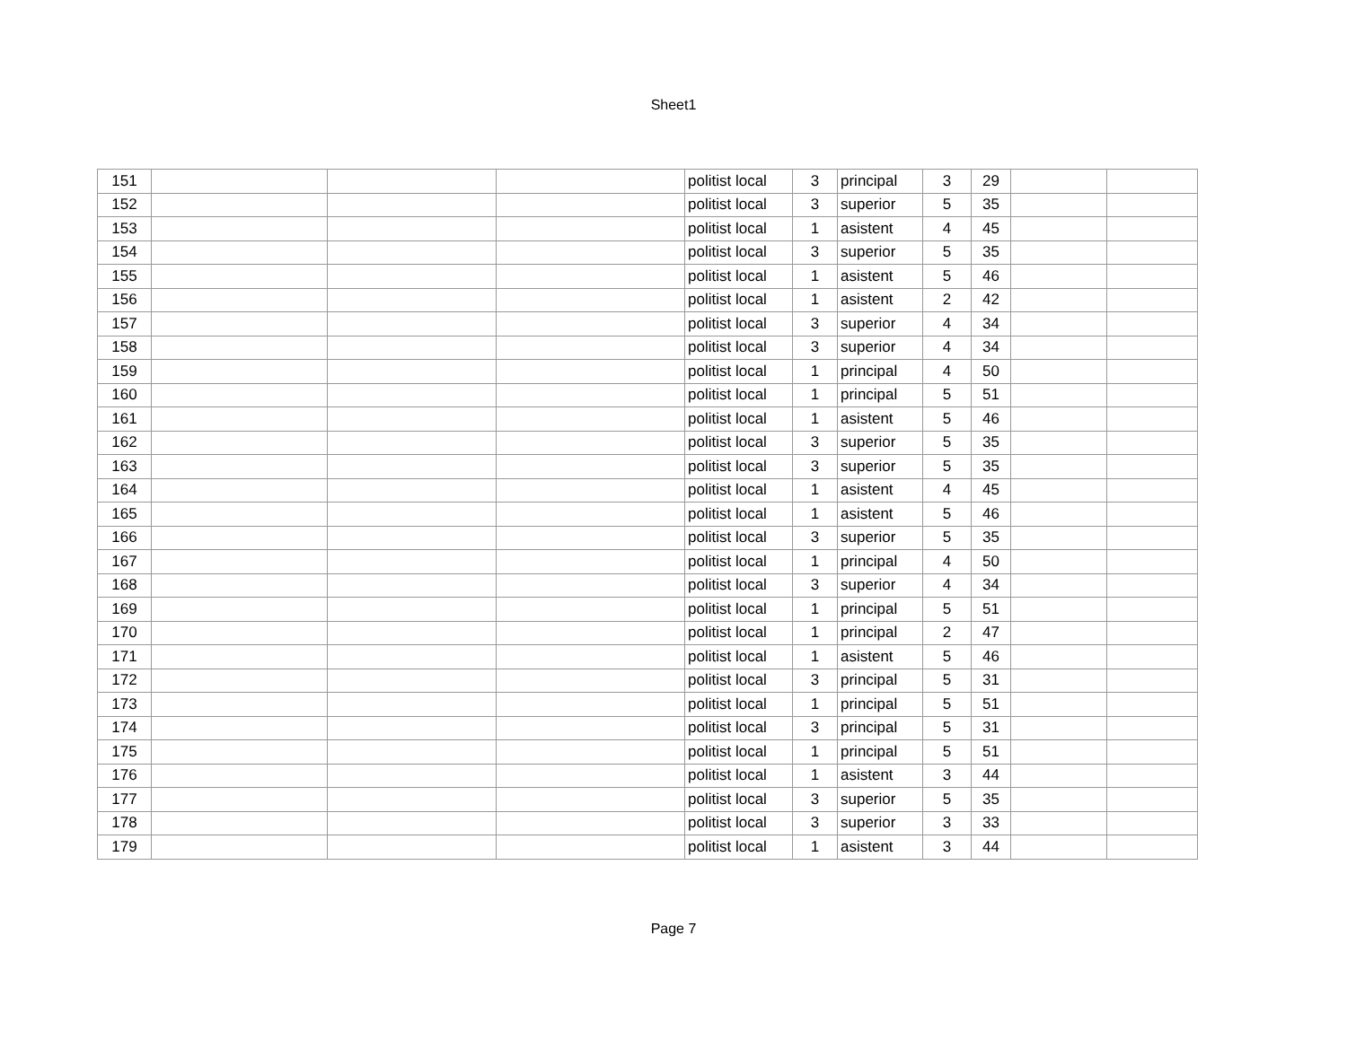Sheet1
| 151 | | | | politist local | 3 | principal | 3 | 29 | | |
| 152 | | | | politist local | 3 | superior | 5 | 35 | | |
| 153 | | | | politist local | 1 | asistent | 4 | 45 | | |
| 154 | | | | politist local | 3 | superior | 5 | 35 | | |
| 155 | | | | politist local | 1 | asistent | 5 | 46 | | |
| 156 | | | | politist local | 1 | asistent | 2 | 42 | | |
| 157 | | | | politist local | 3 | superior | 4 | 34 | | |
| 158 | | | | politist local | 3 | superior | 4 | 34 | | |
| 159 | | | | politist local | 1 | principal | 4 | 50 | | |
| 160 | | | | politist local | 1 | principal | 5 | 51 | | |
| 161 | | | | politist local | 1 | asistent | 5 | 46 | | |
| 162 | | | | politist local | 3 | superior | 5 | 35 | | |
| 163 | | | | politist local | 3 | superior | 5 | 35 | | |
| 164 | | | | politist local | 1 | asistent | 4 | 45 | | |
| 165 | | | | politist local | 1 | asistent | 5 | 46 | | |
| 166 | | | | politist local | 3 | superior | 5 | 35 | | |
| 167 | | | | politist local | 1 | principal | 4 | 50 | | |
| 168 | | | | politist local | 3 | superior | 4 | 34 | | |
| 169 | | | | politist local | 1 | principal | 5 | 51 | | |
| 170 | | | | politist local | 1 | principal | 2 | 47 | | |
| 171 | | | | politist local | 1 | asistent | 5 | 46 | | |
| 172 | | | | politist local | 3 | principal | 5 | 31 | | |
| 173 | | | | politist local | 1 | principal | 5 | 51 | | |
| 174 | | | | politist local | 3 | principal | 5 | 31 | | |
| 175 | | | | politist local | 1 | principal | 5 | 51 | | |
| 176 | | | | politist local | 1 | asistent | 3 | 44 | | |
| 177 | | | | politist local | 3 | superior | 5 | 35 | | |
| 178 | | | | politist local | 3 | superior | 3 | 33 | | |
| 179 | | | | politist local | 1 | asistent | 3 | 44 | | |
Page 7